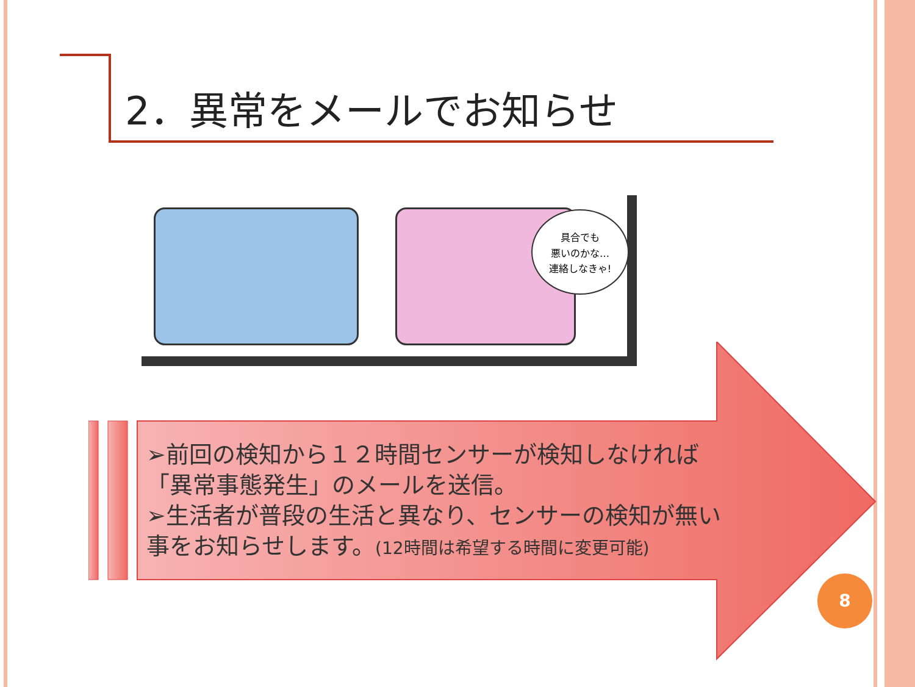2．異常をメールでお知らせ
具合でも
悪いのかな…
連絡しなきゃ!
➢前回の検知から１２時間センサーが検知しなければ
「異常事態発生」のメールを送信。
➢生活者が普段の生活と異なり、センサーの検知が無い
事をお知らせします。(12時間は希望する時間に変更可能)
8